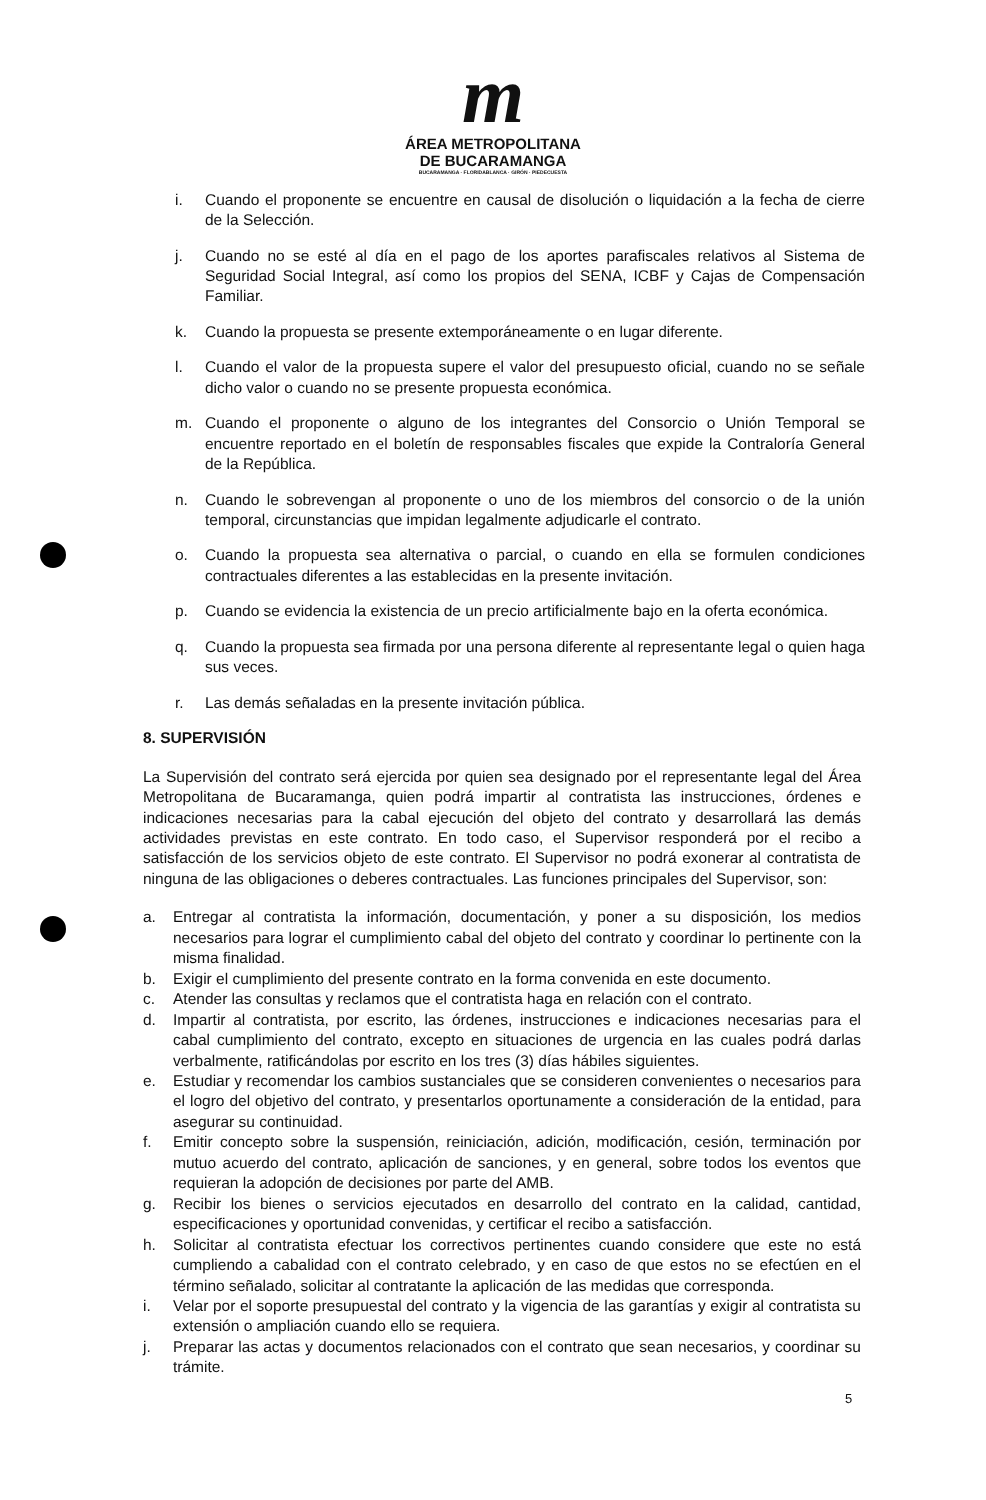m
ÁREA METROPOLITANA
DE BUCARAMANGA
BUCARAMANGA · FLORIDABLANCA · GIRÓN · PIEDECUESTA
i. Cuando el proponente se encuentre en causal de disolución o liquidación a la fecha de cierre de la Selección.
j. Cuando no se esté al día en el pago de los aportes parafiscales relativos al Sistema de Seguridad Social Integral, así como los propios del SENA, ICBF y Cajas de Compensación Familiar.
k. Cuando la propuesta se presente extemporáneamente o en lugar diferente.
l. Cuando el valor de la propuesta supere el valor del presupuesto oficial, cuando no se señale dicho valor o cuando no se presente propuesta económica.
m. Cuando el proponente o alguno de los integrantes del Consorcio o Unión Temporal se encuentre reportado en el boletín de responsables fiscales que expide la Contraloría General de la República.
n. Cuando le sobrevengan al proponente o uno de los miembros del consorcio o de la unión temporal, circunstancias que impidan legalmente adjudicarle el contrato.
o. Cuando la propuesta sea alternativa o parcial, o cuando en ella se formulen condiciones contractuales diferentes a las establecidas en la presente invitación.
p. Cuando se evidencia la existencia de un precio artificialmente bajo en la oferta económica.
q. Cuando la propuesta sea firmada por una persona diferente al representante legal o quien haga sus veces.
r. Las demás señaladas en la presente invitación pública.
8. SUPERVISIÓN
La Supervisión del contrato será ejercida por quien sea designado por el representante legal del Área Metropolitana de Bucaramanga, quien podrá impartir al contratista las instrucciones, órdenes e indicaciones necesarias para la cabal ejecución del objeto del contrato y desarrollará las demás actividades previstas en este contrato. En todo caso, el Supervisor responderá por el recibo a satisfacción de los servicios objeto de este contrato. El Supervisor no podrá exonerar al contratista de ninguna de las obligaciones o deberes contractuales. Las funciones principales del Supervisor, son:
a. Entregar al contratista la información, documentación, y poner a su disposición, los medios necesarios para lograr el cumplimiento cabal del objeto del contrato y coordinar lo pertinente con la misma finalidad.
b. Exigir el cumplimiento del presente contrato en la forma convenida en este documento.
c. Atender las consultas y reclamos que el contratista haga en relación con el contrato.
d. Impartir al contratista, por escrito, las órdenes, instrucciones e indicaciones necesarias para el cabal cumplimiento del contrato, excepto en situaciones de urgencia en las cuales podrá darlas verbalmente, ratificándolas por escrito en los tres (3) días hábiles siguientes.
e. Estudiar y recomendar los cambios sustanciales que se consideren convenientes o necesarios para el logro del objetivo del contrato, y presentarlos oportunamente a consideración de la entidad, para asegurar su continuidad.
f. Emitir concepto sobre la suspensión, reiniciación, adición, modificación, cesión, terminación por mutuo acuerdo del contrato, aplicación de sanciones, y en general, sobre todos los eventos que requieran la adopción de decisiones por parte del AMB.
g. Recibir los bienes o servicios ejecutados en desarrollo del contrato en la calidad, cantidad, especificaciones y oportunidad convenidas, y certificar el recibo a satisfacción.
h. Solicitar al contratista efectuar los correctivos pertinentes cuando considere que este no está cumpliendo a cabalidad con el contrato celebrado, y en caso de que estos no se efectúen en el término señalado, solicitar al contratante la aplicación de las medidas que corresponda.
i. Velar por el soporte presupuestal del contrato y la vigencia de las garantías y exigir al contratista su extensión o ampliación cuando ello se requiera.
j. Preparar las actas y documentos relacionados con el contrato que sean necesarios, y coordinar su trámite.
5